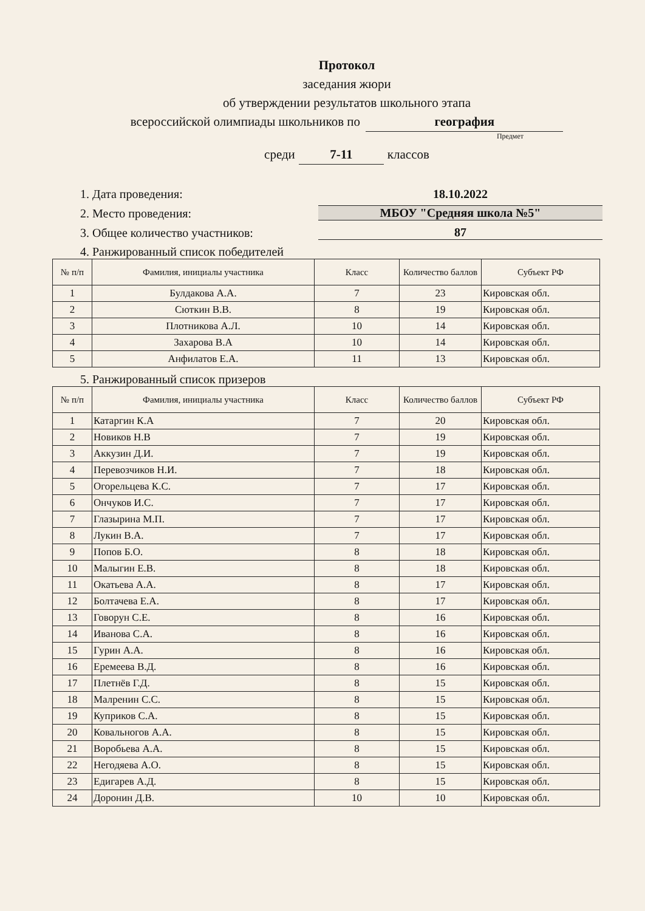Протокол
заседания жюри
об утверждении результатов школьного этапа
всероссийской олимпиады школьников по география
Предмет
среди 7-11 классов
1. Дата проведения: 18.10.2022
2. Место проведения: МБОУ "Средняя школа №5"
3. Общее количество участников: 87
4. Ранжированный список победителей
| № п/п | Фамилия, инициалы участника | Класс | Количество баллов | Субъект РФ |
| --- | --- | --- | --- | --- |
| 1 | Булдакова А.А. | 7 | 23 | Кировская обл. |
| 2 | Сюткин В.В. | 8 | 19 | Кировская обл. |
| 3 | Плотникова А.Л. | 10 | 14 | Кировская обл. |
| 4 | Захарова В.А | 10 | 14 | Кировская обл. |
| 5 | Анфилатов Е.А. | 11 | 13 | Кировская обл. |
5. Ранжированный список призеров
| № п/п | Фамилия, инициалы участника | Класс | Количество баллов | Субъект РФ |
| --- | --- | --- | --- | --- |
| 1 | Катаргин К.А | 7 | 20 | Кировская обл. |
| 2 | Новиков Н.В | 7 | 19 | Кировская обл. |
| 3 | Аккузин Д.И. | 7 | 19 | Кировская обл. |
| 4 | Перевозчиков Н.И. | 7 | 18 | Кировская обл. |
| 5 | Огорельцева К.С. | 7 | 17 | Кировская обл. |
| 6 | Ончуков И.С. | 7 | 17 | Кировская обл. |
| 7 | Глазырина М.П. | 7 | 17 | Кировская обл. |
| 8 | Лукин В.А. | 7 | 17 | Кировская обл. |
| 9 | Попов Б.О. | 8 | 18 | Кировская обл. |
| 10 | Малыгин Е.В. | 8 | 18 | Кировская обл. |
| 11 | Окатьева А.А. | 8 | 17 | Кировская обл. |
| 12 | Болтачева Е.А. | 8 | 17 | Кировская обл. |
| 13 | Говорун С.Е. | 8 | 16 | Кировская обл. |
| 14 | Иванова С.А. | 8 | 16 | Кировская обл. |
| 15 | Гурин А.А. | 8 | 16 | Кировская обл. |
| 16 | Еремеева В.Д. | 8 | 16 | Кировская обл. |
| 17 | Плетнёв Г.Д. | 8 | 15 | Кировская обл. |
| 18 | Малренин С.С. | 8 | 15 | Кировская обл. |
| 19 | Куприков С.А. | 8 | 15 | Кировская обл. |
| 20 | Ковальногов А.А. | 8 | 15 | Кировская обл. |
| 21 | Воробьева А.А. | 8 | 15 | Кировская обл. |
| 22 | Негодяева А.О. | 8 | 15 | Кировская обл. |
| 23 | Едигарев А.Д. | 8 | 15 | Кировская обл. |
| 24 | Доронин Д.В. | 10 | 10 | Кировская обл. |